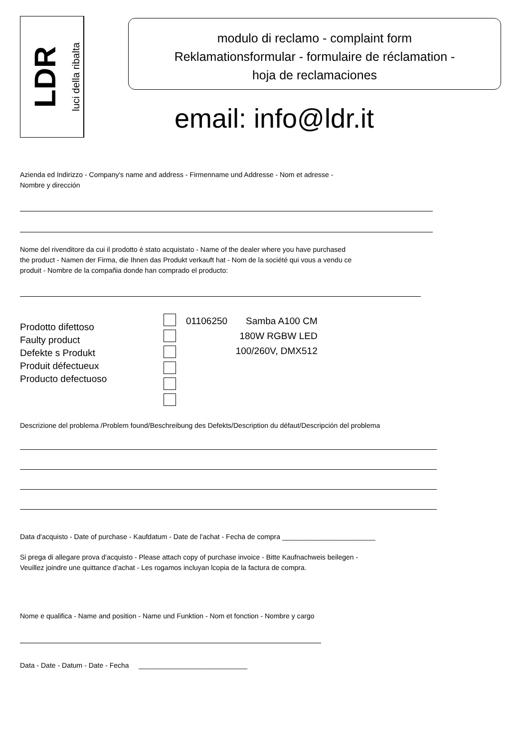LDR
luci della ribalta
modulo di reclamo - complaint form
Reklamationsformular - formulaire de réclamation -
hoja de reclamaciones
email: info@ldr.it
Azienda ed Indirizzo - Company's name and address - Firmenname und Addresse - Nom et adresse -
Nombre y dirección
Nome del rivenditore da cui il prodotto è stato acquistato - Name of the dealer where you have purchased
the product - Namen der Firma, die Ihnen das Produkt verkauft hat - Nom de la société qui vous a vendu ce
produit - Nombre de la compañia donde han comprado el producto:
Prodotto difettoso
Faulty product
Defekte s Produkt
Produit défectueux
Producto defectuoso
01106250 Samba A100 CM
180W RGBW LED
100/260V, DMX512
Descrizione del problema /Problem found/Beschreibung des Defekts/Description du défaut/Descripción del problema
Data d'acquisto - Date of purchase - Kaufdatum - Date de l'achat - Fecha de compra ________________________
Si prega di allegare prova d'acquisto - Please attach copy of purchase invoice - Bitte Kaufnachweis beilegen -
Veuillez joindre une quittance d'achat - Les rogamos incluyan lcopia de la factura de compra.
Nome e qualifica - Name and position - Name und Funktion - Nom et fonction - Nombre y cargo
Data - Date - Datum - Date - Fecha ____________________________